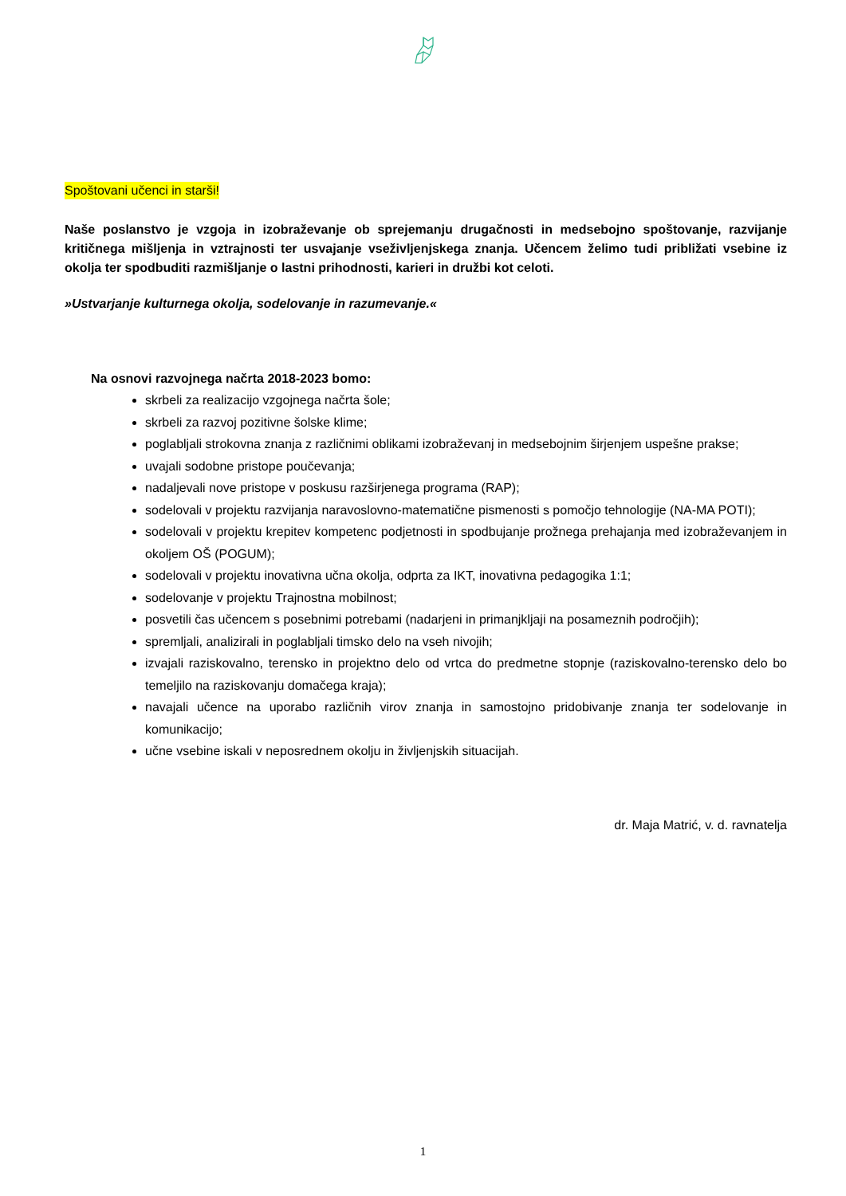Spoštovani učenci in starši!
Naše poslanstvo je vzgoja in izobraževanje ob sprejemanju drugačnosti in medsebojno spoštovanje, razvijanje kritičnega mišljenja in vztrajnosti ter usvajanje vseživljenjskega znanja. Učencem želimo tudi približati vsebine iz okolja ter spodbuditi razmišljanje o lastni prihodnosti, karieri in družbi kot celoti.
»Ustvarjanje kulturnega okolja, sodelovanje in razumevanje.«
Na osnovi razvojnega načrta 2018-2023 bomo:
skrbeli za realizacijo vzgojnega načrta šole;
skrbeli za razvoj pozitivne šolske klime;
poglabljali strokovna znanja z različnimi oblikami izobraževanj in medsebojnim širjenjem uspešne prakse;
uvajali sodobne pristope poučevanja;
nadaljevali nove pristope v poskusu razširjenega programa (RAP);
sodelovali v projektu razvijanja naravoslovno-matematične pismenosti s pomočjo tehnologije (NA-MA POTI);
sodelovali v projektu krepitev kompetenc podjetnosti in spodbujanje prožnega prehajanja med izobraževanjem in okoljem OŠ (POGUM);
sodelovali v projektu inovativna učna okolja, odprta za IKT, inovativna pedagogika 1:1;
sodelovanje v projektu Trajnostna mobilnost;
posvetili čas učencem s posebnimi potrebami (nadarjeni in primanjkljaji na posameznih področjih);
spremljali, analizirali in poglabljali timsko delo na vseh nivojih;
izvajali raziskovalno, terensko in projektno delo od vrtca do predmetne stopnje (raziskovalno-terensko delo bo temeljilo na raziskovanju domačega kraja);
navajali učence na uporabo različnih virov znanja in samostojno pridobivanje znanja ter sodelovanje in komunikacijo;
učne vsebine iskali v neposrednem okolju in življenjskih situacijah.
dr. Maja Matrić, v. d. ravnatelja
1